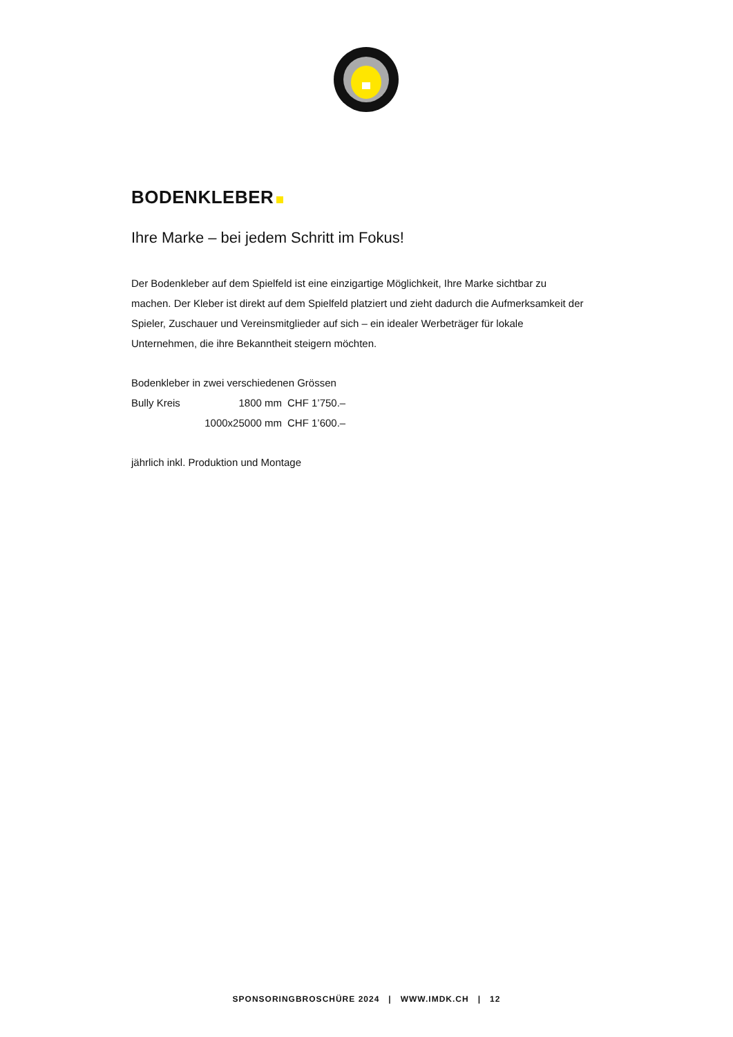BODENKLEBER
Ihre Marke – bei jedem Schritt im Fokus!
Der Bodenkleber auf dem Spielfeld ist eine einzigartige Möglichkeit, Ihre Marke sichtbar zu machen. Der Kleber ist direkt auf dem Spielfeld platziert und zieht dadurch die Aufmerksamkeit der Spieler, Zuschauer und Vereinsmitglieder auf sich – ein idealer Werbeträger für lokale Unternehmen, die ihre Bekanntheit steigern möchten.
| Bodenkleber in zwei verschiedenen Grössen | | |
| Bully Kreis | 1800 mm | CHF 1’750.– |
| | 1000x25000 mm | CHF 1’600.– |
jährlich inkl. Produktion und Montage
SPONSORINGBROSCHÜRE 2024 | WWW.IMDK.CH | 12